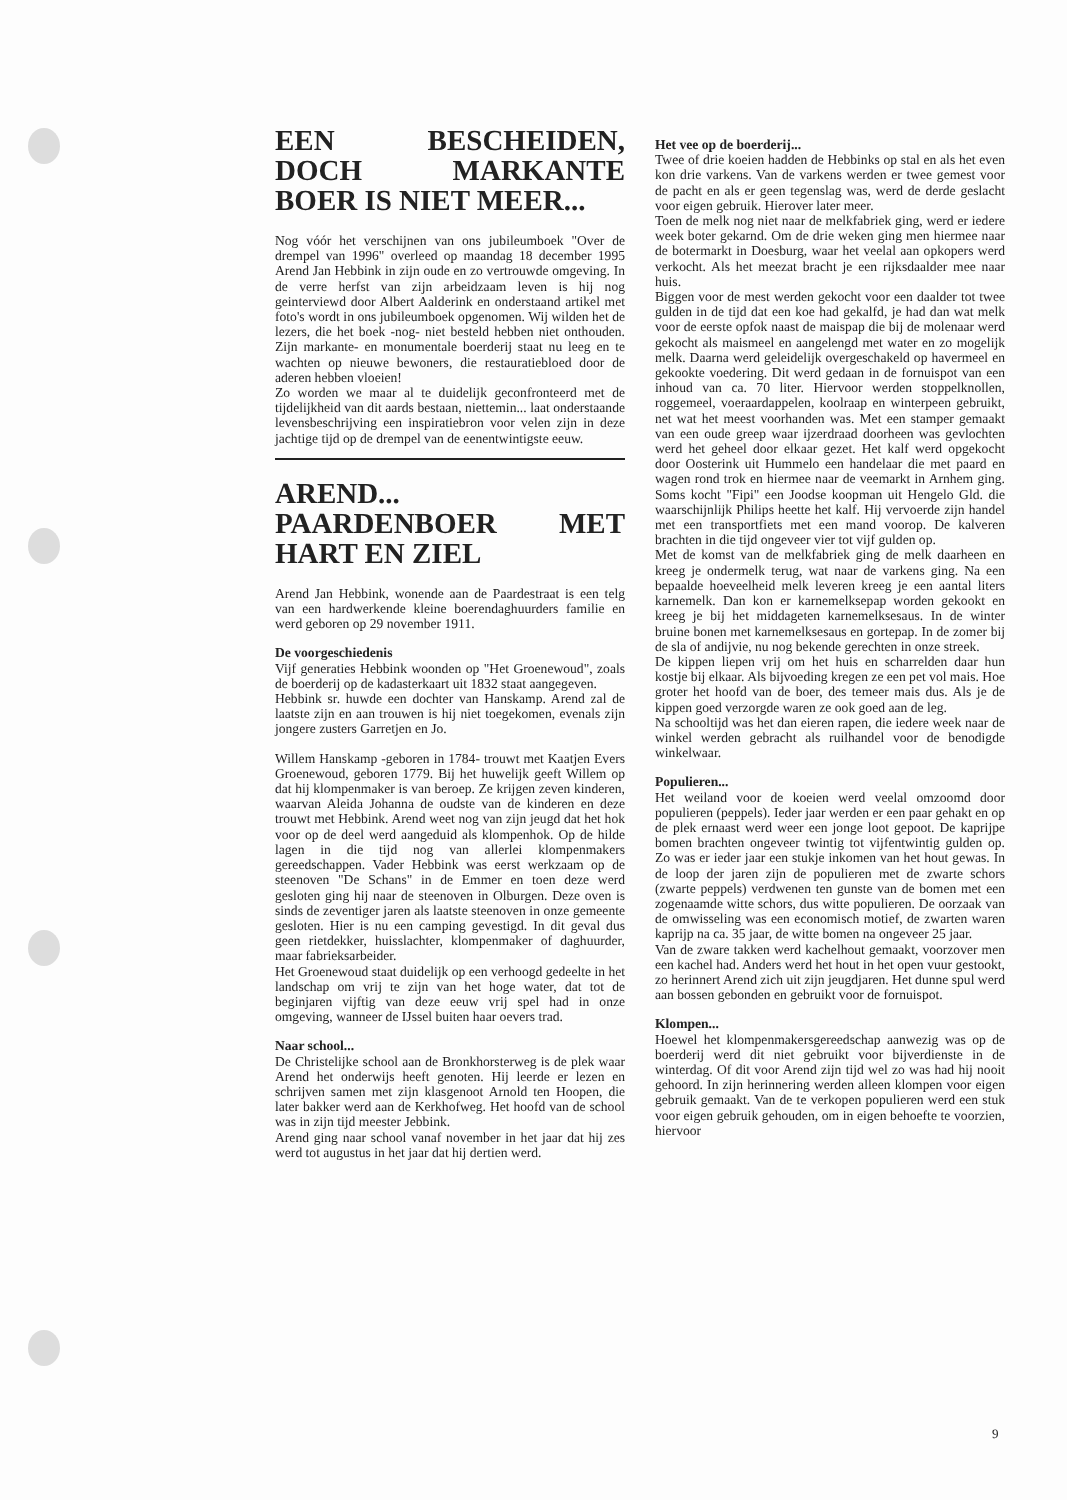EEN BESCHEIDEN, DOCH MARKANTE BOER IS NIET MEER...
Nog vóór het verschijnen van ons jubileumboek "Over de drempel van 1996" overleed op maandag 18 december 1995 Arend Jan Hebbink in zijn oude en zo vertrouwde omgeving. In de verre herfst van zijn arbeidzaam leven is hij nog geinterviewd door Albert Aalderink en onderstaand artikel met foto's wordt in ons jubileumboek opgenomen. Wij wilden het de lezers, die het boek -nog- niet besteld hebben niet onthouden. Zijn markante- en monumentale boerderij staat nu leeg en te wachten op nieuwe bewoners, die restauratiebloed door de aderen hebben vloeien!
Zo worden we maar al te duidelijk geconfronteerd met de tijdelijkheid van dit aards bestaan, niettemin... laat onderstaande levensbeschrijving een inspiratiebron voor velen zijn in deze jachtige tijd op de drempel van de eenentwintigste eeuw.
AREND... PAARDENBOER MET HART EN ZIEL
Arend Jan Hebbink, wonende aan de Paardestraat is een telg van een hardwerkende kleine boerendaghuurders familie en werd geboren op 29 november 1911.
De voorgeschiedenis
Vijf generaties Hebbink woonden op "Het Groenewoud", zoals de boerderij op de kadasterkaart uit 1832 staat aangegeven.
Hebbink sr. huwde een dochter van Hanskamp. Arend zal de laatste zijn en aan trouwen is hij niet toegekomen, evenals zijn jongere zusters Garretjen en Jo.
Willem Hanskamp -geboren in 1784- trouwt met Kaatjen Evers Groenewoud, geboren 1779. Bij het huwelijk geeft Willem op dat hij klompenmaker is van beroep. Ze krijgen zeven kinderen, waarvan Aleida Johanna de oudste van de kinderen en deze trouwt met Hebbink. Arend weet nog van zijn jeugd dat het hok voor op de deel werd aangeduid als klompenhok. Op de hilde lagen in die tijd nog van allerlei klompenmakers gereedschappen. Vader Hebbink was eerst werkzaam op de steenoven "De Schans" in de Emmer en toen deze werd gesloten ging hij naar de steenoven in Olburgen. Deze oven is sinds de zeventiger jaren als laatste steenoven in onze gemeente gesloten. Hier is nu een camping gevestigd. In dit geval dus geen rietdekker, huisslachter, klompenmaker of daghuurder, maar fabrieksarbeider.
Het Groenewoud staat duidelijk op een verhoogd gedeelte in het landschap om vrij te zijn van het hoge water, dat tot de beginjaren vijftig van deze eeuw vrij spel had in onze omgeving, wanneer de IJssel buiten haar oevers trad.
Naar school...
De Christelijke school aan de Bronkhorsterweg is de plek waar Arend het onderwijs heeft genoten. Hij leerde er lezen en schrijven samen met zijn klasgenoot Arnold ten Hoopen, die later bakker werd aan de Kerkhofweg. Het hoofd van de school was in zijn tijd meester Jebbink.
Arend ging naar school vanaf november in het jaar dat hij zes werd tot augustus in het jaar dat hij dertien werd.
Het vee op de boerderij...
Twee of drie koeien hadden de Hebbinks op stal en als het even kon drie varkens. Van de varkens werden er twee gemest voor de pacht en als er geen tegenslag was, werd de derde geslacht voor eigen gebruik. Hierover later meer.
Toen de melk nog niet naar de melkfabriek ging, werd er iedere week boter gekarnd. Om de drie weken ging men hiermee naar de botermarkt in Doesburg, waar het veelal aan opkopers werd verkocht. Als het meezat bracht je een rijksdaalder mee naar huis.
Biggen voor de mest werden gekocht voor een daalder tot twee gulden in de tijd dat een koe had gekalfd, je had dan wat melk voor de eerste opfok naast de maispap die bij de molenaar werd gekocht als maismeel en aangelengd met water en zo mogelijk melk. Daarna werd geleidelijk overgeschakeld op havermeel en gekookte voedering. Dit werd gedaan in de fornuispot van een inhoud van ca. 70 liter. Hiervoor werden stoppelknollen, roggemeel, voeraardappelen, koolraap en winterpeen gebruikt, net wat het meest voorhanden was. Met een stamper gemaakt van een oude greep waar ijzerdraad doorheen was gevlochten werd het geheel door elkaar gezet. Het kalf werd opgekocht door Oosterink uit Hummelo een handelaar die met paard en wagen rond trok en hiermee naar de veemarkt in Arnhem ging. Soms kocht "Fipi" een Joodse koopman uit Hengelo Gld. die waarschijnlijk Philips heette het kalf. Hij vervoerde zijn handel met een transportfiets met een mand voorop. De kalveren brachten in die tijd ongeveer vier tot vijf gulden op.
Met de komst van de melkfabriek ging de melk daarheen en kreeg je ondermelk terug, wat naar de varkens ging. Na een bepaalde hoeveelheid melk leveren kreeg je een aantal liters karnemelk. Dan kon er karnemelksepap worden gekookt en kreeg je bij het middageten karnemelksesaus. In de winter bruine bonen met karnemelksesaus en gortepap. In de zomer bij de sla of andijvie, nu nog bekende gerechten in onze streek.
De kippen liepen vrij om het huis en scharrelden daar hun kostje bij elkaar. Als bijvoeding kregen ze een pet vol mais. Hoe groter het hoofd van de boer, des temeer mais dus. Als je de kippen goed verzorgde waren ze ook goed aan de leg.
Na schooltijd was het dan eieren rapen, die iedere week naar de winkel werden gebracht als ruilhandel voor de benodigde winkelwaar.
Populieren...
Het weiland voor de koeien werd veelal omzoomd door populieren (peppels). Ieder jaar werden er een paar gehakt en op de plek ernaast werd weer een jonge loot gepoot. De kaprijpe bomen brachten ongeveer twintig tot vijfentwintig gulden op. Zo was er ieder jaar een stukje inkomen van het hout gewas. In de loop der jaren zijn de populieren met de zwarte schors (zwarte peppels) verdwenen ten gunste van de bomen met een zogenaamde witte schors, dus witte populieren. De oorzaak van de omwisseling was een economisch motief, de zwarten waren kaprijp na ca. 35 jaar, de witte bomen na ongeveer 25 jaar.
Van de zware takken werd kachelhout gemaakt, voorzover men een kachel had. Anders werd het hout in het open vuur gestookt, zo herinnert Arend zich uit zijn jeugdjaren. Het dunne spul werd aan bossen gebonden en gebruikt voor de fornuispot.
Klompen...
Hoewel het klompenmakersgereedschap aanwezig was op de boerderij werd dit niet gebruikt voor bijverdienste in de winterdag. Of dit voor Arend zijn tijd wel zo was had hij nooit gehoord. In zijn herinnering werden alleen klompen voor eigen gebruik gemaakt. Van de te verkopen populieren werd een stuk voor eigen gebruik gehouden, om in eigen behoefte te voorzien, hiervoor
9